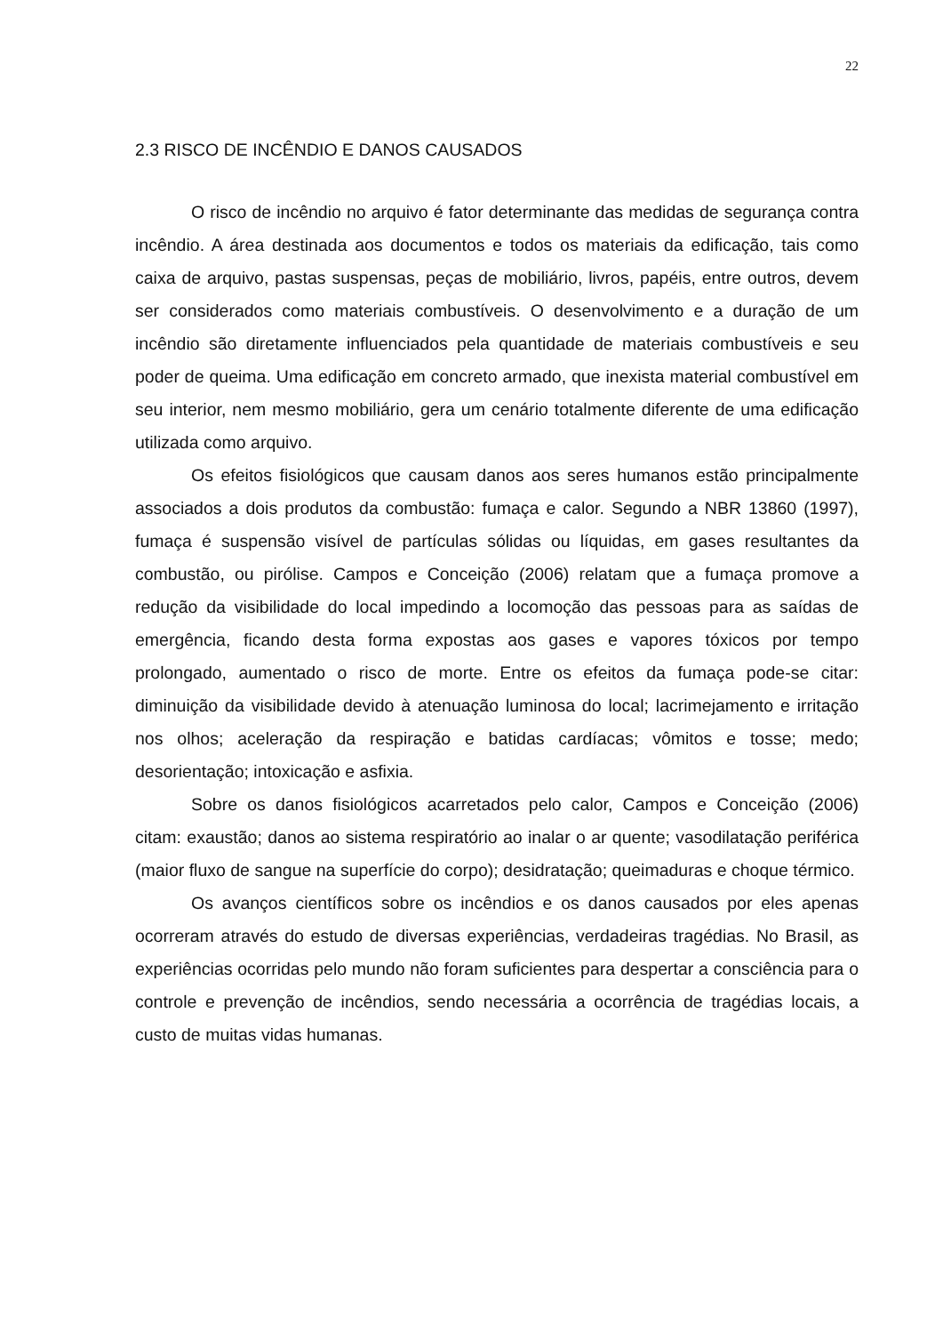22
2.3 RISCO DE INCÊNDIO E DANOS CAUSADOS
O risco de incêndio no arquivo é fator determinante das medidas de segurança contra incêndio. A área destinada aos documentos e todos os materiais da edificação, tais como caixa de arquivo, pastas suspensas, peças de mobiliário, livros, papéis, entre outros, devem ser considerados como materiais combustíveis. O desenvolvimento e a duração de um incêndio são diretamente influenciados pela quantidade de materiais combustíveis e seu poder de queima. Uma edificação em concreto armado, que inexista material combustível em seu interior, nem mesmo mobiliário, gera um cenário totalmente diferente de uma edificação utilizada como arquivo.
Os efeitos fisiológicos que causam danos aos seres humanos estão principalmente associados a dois produtos da combustão: fumaça e calor. Segundo a NBR 13860 (1997), fumaça é suspensão visível de partículas sólidas ou líquidas, em gases resultantes da combustão, ou pirólise. Campos e Conceição (2006) relatam que a fumaça promove a redução da visibilidade do local impedindo a locomoção das pessoas para as saídas de emergência, ficando desta forma expostas aos gases e vapores tóxicos por tempo prolongado, aumentado o risco de morte. Entre os efeitos da fumaça pode-se citar: diminuição da visibilidade devido à atenuação luminosa do local; lacrimejamento e irritação nos olhos; aceleração da respiração e batidas cardíacas; vômitos e tosse; medo; desorientação; intoxicação e asfixia.
Sobre os danos fisiológicos acarretados pelo calor, Campos e Conceição (2006) citam: exaustão; danos ao sistema respiratório ao inalar o ar quente; vasodilatação periférica (maior fluxo de sangue na superfície do corpo); desidratação; queimaduras e choque térmico.
Os avanços científicos sobre os incêndios e os danos causados por eles apenas ocorreram através do estudo de diversas experiências, verdadeiras tragédias. No Brasil, as experiências ocorridas pelo mundo não foram suficientes para despertar a consciência para o controle e prevenção de incêndios, sendo necessária a ocorrência de tragédias locais, a custo de muitas vidas humanas.